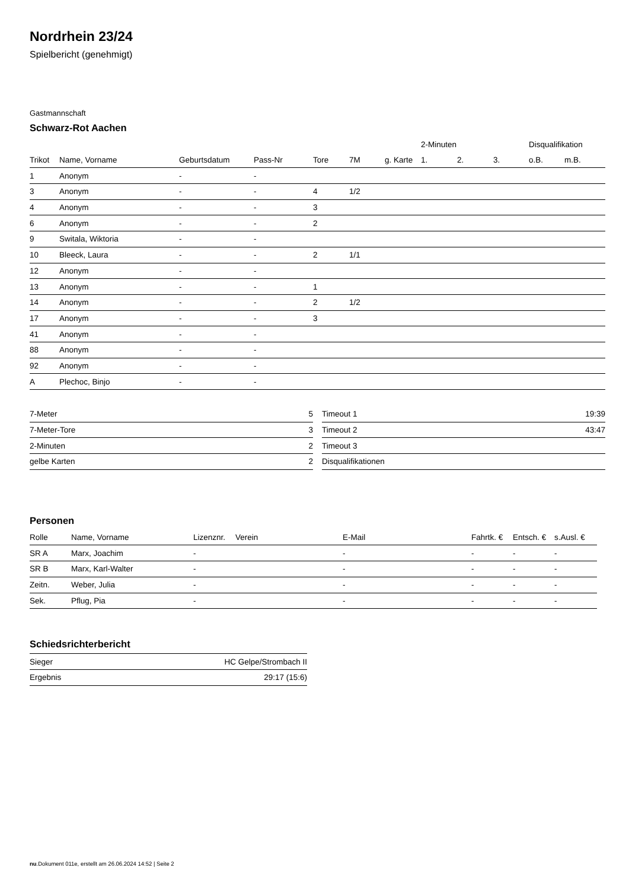Nordrhein 23/24
Spielbericht (genehmigt)
Gastmannschaft
Schwarz-Rot Aachen
| | | | | | | | 2-Minuten | | | Disqualifikation | |
| --- | --- | --- | --- | --- | --- | --- | --- | --- | --- | --- | --- |
| Trikot | Name, Vorname | Geburtsdatum | Pass-Nr | Tore | 7M | g. Karte | 1. | 2. | 3. | o.B. | m.B. |
| 1 | Anonym | - | - | | | | | | | | |
| 3 | Anonym | - | - | 4 | 1/2 | | | | | | |
| 4 | Anonym | - | - | 3 | | | | | | | |
| 6 | Anonym | - | - | 2 | | | | | | | |
| 9 | Switala, Wiktoria | - | - | | | | | | | | |
| 10 | Bleeck, Laura | - | - | 2 | 1/1 | | | | | | |
| 12 | Anonym | - | - | | | | | | | | |
| 13 | Anonym | - | - | 1 | | | | | | | |
| 14 | Anonym | - | - | 2 | 1/2 | | | | | | |
| 17 | Anonym | - | - | 3 | | | | | | | |
| 41 | Anonym | - | - | | | | | | | | |
| 88 | Anonym | - | - | | | | | | | | |
| 92 | Anonym | - | - | | | | | | | | |
| A | Plechoc, Binjo | - | - | | | | | | | | |
| 7-Meter | 5 |
| 7-Meter-Tore | 3 |
| 2-Minuten | 2 |
| gelbe Karten | 2 |
| Timeout 1 | 19:39 |
| Timeout 2 | 43:47 |
| Timeout 3 | |
| Disqualifikationen | |
Personen
| Rolle | Name, Vorname | Lizenznr. | Verein | E-Mail | Fahrtk. € | Entsch. € | s.Ausl. € |
| --- | --- | --- | --- | --- | --- | --- | --- |
| SR A | Marx, Joachim | - | | - | - | - | - |
| SR B | Marx, Karl-Walter | - | | - | - | - | - |
| Zeitn. | Weber, Julia | - | | - | - | - | - |
| Sek. | Pflug, Pia | - | | - | - | - | - |
Schiedsrichterbericht
| Sieger | HC Gelpe/Strombach II |
| Ergebnis | 29:17 (15:6) |
nu.Dokument 011e, erstellt am 26.06.2024 14:52 | Seite 2